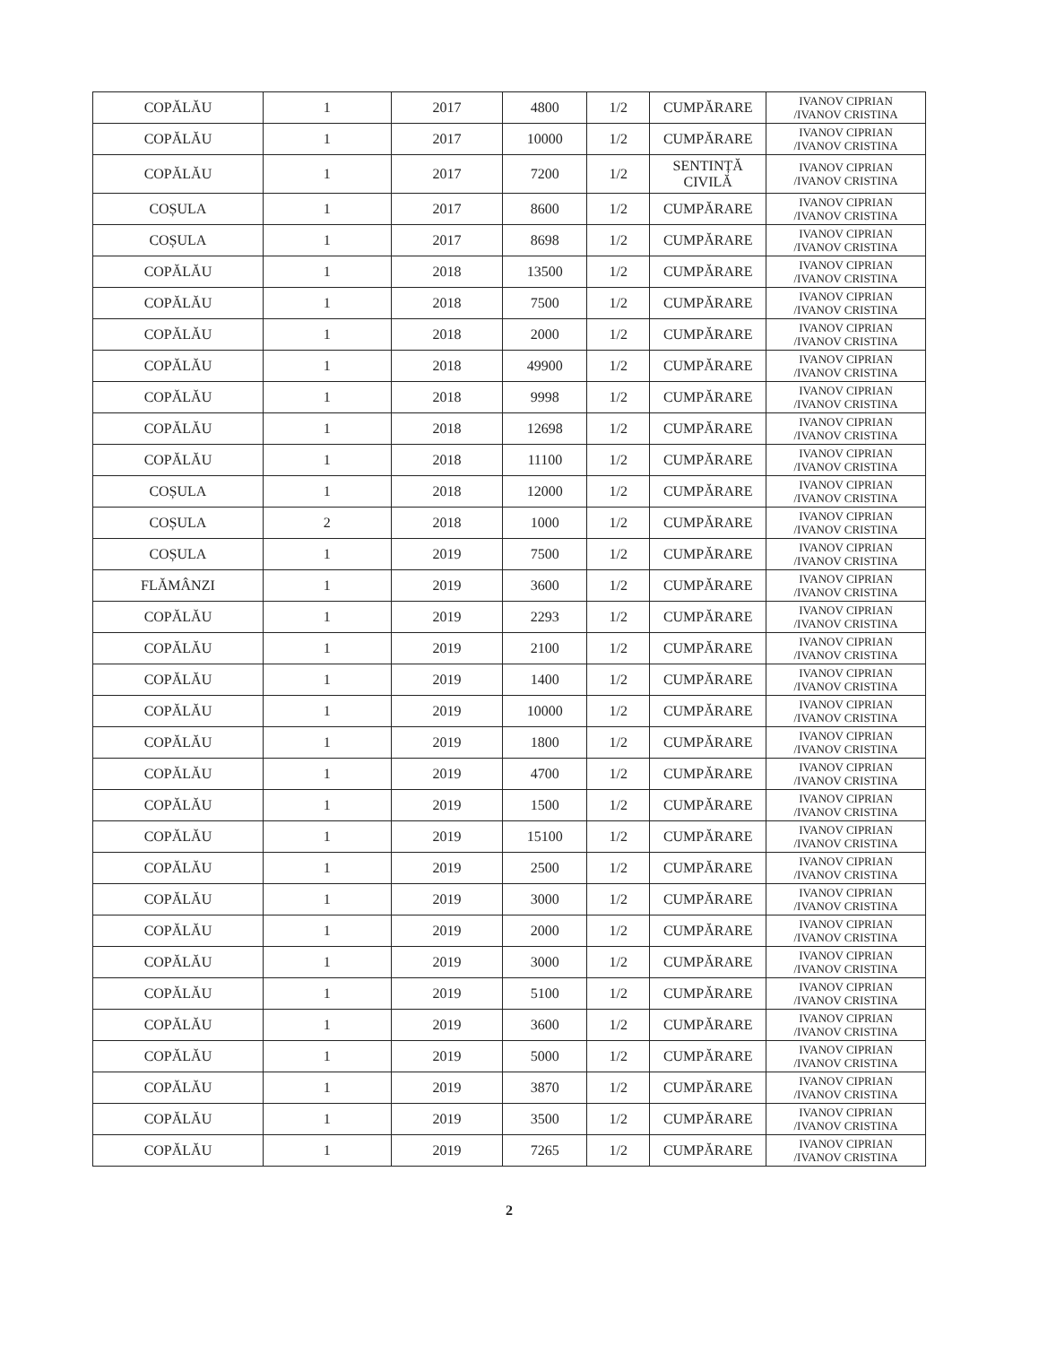| COPĂLĂU | 1 | 2017 | 4800 | 1/2 | CUMPĂRARE | IVANOV CIPRIAN /IVANOV CRISTINA |
| COPĂLĂU | 1 | 2017 | 10000 | 1/2 | CUMPĂRARE | IVANOV CIPRIAN /IVANOV CRISTINA |
| COPĂLĂU | 1 | 2017 | 7200 | 1/2 | SENTINȚĂ CIVILĂ | IVANOV CIPRIAN /IVANOV CRISTINA |
| COȘULA | 1 | 2017 | 8600 | 1/2 | CUMPĂRARE | IVANOV CIPRIAN /IVANOV CRISTINA |
| COȘULA | 1 | 2017 | 8698 | 1/2 | CUMPĂRARE | IVANOV CIPRIAN /IVANOV CRISTINA |
| COPĂLĂU | 1 | 2018 | 13500 | 1/2 | CUMPĂRARE | IVANOV CIPRIAN /IVANOV CRISTINA |
| COPĂLĂU | 1 | 2018 | 7500 | 1/2 | CUMPĂRARE | IVANOV CIPRIAN /IVANOV CRISTINA |
| COPĂLĂU | 1 | 2018 | 2000 | 1/2 | CUMPĂRARE | IVANOV CIPRIAN /IVANOV CRISTINA |
| COPĂLĂU | 1 | 2018 | 49900 | 1/2 | CUMPĂRARE | IVANOV CIPRIAN /IVANOV CRISTINA |
| COPĂLĂU | 1 | 2018 | 9998 | 1/2 | CUMPĂRARE | IVANOV CIPRIAN /IVANOV CRISTINA |
| COPĂLĂU | 1 | 2018 | 12698 | 1/2 | CUMPĂRARE | IVANOV CIPRIAN /IVANOV CRISTINA |
| COPĂLĂU | 1 | 2018 | 11100 | 1/2 | CUMPĂRARE | IVANOV CIPRIAN /IVANOV CRISTINA |
| COȘULA | 1 | 2018 | 12000 | 1/2 | CUMPĂRARE | IVANOV CIPRIAN /IVANOV CRISTINA |
| COȘULA | 2 | 2018 | 1000 | 1/2 | CUMPĂRARE | IVANOV CIPRIAN /IVANOV CRISTINA |
| COȘULA | 1 | 2019 | 7500 | 1/2 | CUMPĂRARE | IVANOV CIPRIAN /IVANOV CRISTINA |
| FLĂMÂNZI | 1 | 2019 | 3600 | 1/2 | CUMPĂRARE | IVANOV CIPRIAN /IVANOV CRISTINA |
| COPĂLĂU | 1 | 2019 | 2293 | 1/2 | CUMPĂRARE | IVANOV CIPRIAN /IVANOV CRISTINA |
| COPĂLĂU | 1 | 2019 | 2100 | 1/2 | CUMPĂRARE | IVANOV CIPRIAN /IVANOV CRISTINA |
| COPĂLĂU | 1 | 2019 | 1400 | 1/2 | CUMPĂRARE | IVANOV CIPRIAN /IVANOV CRISTINA |
| COPĂLĂU | 1 | 2019 | 10000 | 1/2 | CUMPĂRARE | IVANOV CIPRIAN /IVANOV CRISTINA |
| COPĂLĂU | 1 | 2019 | 1800 | 1/2 | CUMPĂRARE | IVANOV CIPRIAN /IVANOV CRISTINA |
| COPĂLĂU | 1 | 2019 | 4700 | 1/2 | CUMPĂRARE | IVANOV CIPRIAN /IVANOV CRISTINA |
| COPĂLĂU | 1 | 2019 | 1500 | 1/2 | CUMPĂRARE | IVANOV CIPRIAN /IVANOV CRISTINA |
| COPĂLĂU | 1 | 2019 | 15100 | 1/2 | CUMPĂRARE | IVANOV CIPRIAN /IVANOV CRISTINA |
| COPĂLĂU | 1 | 2019 | 2500 | 1/2 | CUMPĂRARE | IVANOV CIPRIAN /IVANOV CRISTINA |
| COPĂLĂU | 1 | 2019 | 3000 | 1/2 | CUMPĂRARE | IVANOV CIPRIAN /IVANOV CRISTINA |
| COPĂLĂU | 1 | 2019 | 2000 | 1/2 | CUMPĂRARE | IVANOV CIPRIAN /IVANOV CRISTINA |
| COPĂLĂU | 1 | 2019 | 3000 | 1/2 | CUMPĂRARE | IVANOV CIPRIAN /IVANOV CRISTINA |
| COPĂLĂU | 1 | 2019 | 5100 | 1/2 | CUMPĂRARE | IVANOV CIPRIAN /IVANOV CRISTINA |
| COPĂLĂU | 1 | 2019 | 3600 | 1/2 | CUMPĂRARE | IVANOV CIPRIAN /IVANOV CRISTINA |
| COPĂLĂU | 1 | 2019 | 5000 | 1/2 | CUMPĂRARE | IVANOV CIPRIAN /IVANOV CRISTINA |
| COPĂLĂU | 1 | 2019 | 3870 | 1/2 | CUMPĂRARE | IVANOV CIPRIAN /IVANOV CRISTINA |
| COPĂLĂU | 1 | 2019 | 3500 | 1/2 | CUMPĂRARE | IVANOV CIPRIAN /IVANOV CRISTINA |
| COPĂLĂU | 1 | 2019 | 7265 | 1/2 | CUMPĂRARE | IVANOV CIPRIAN /IVANOV CRISTINA |
2